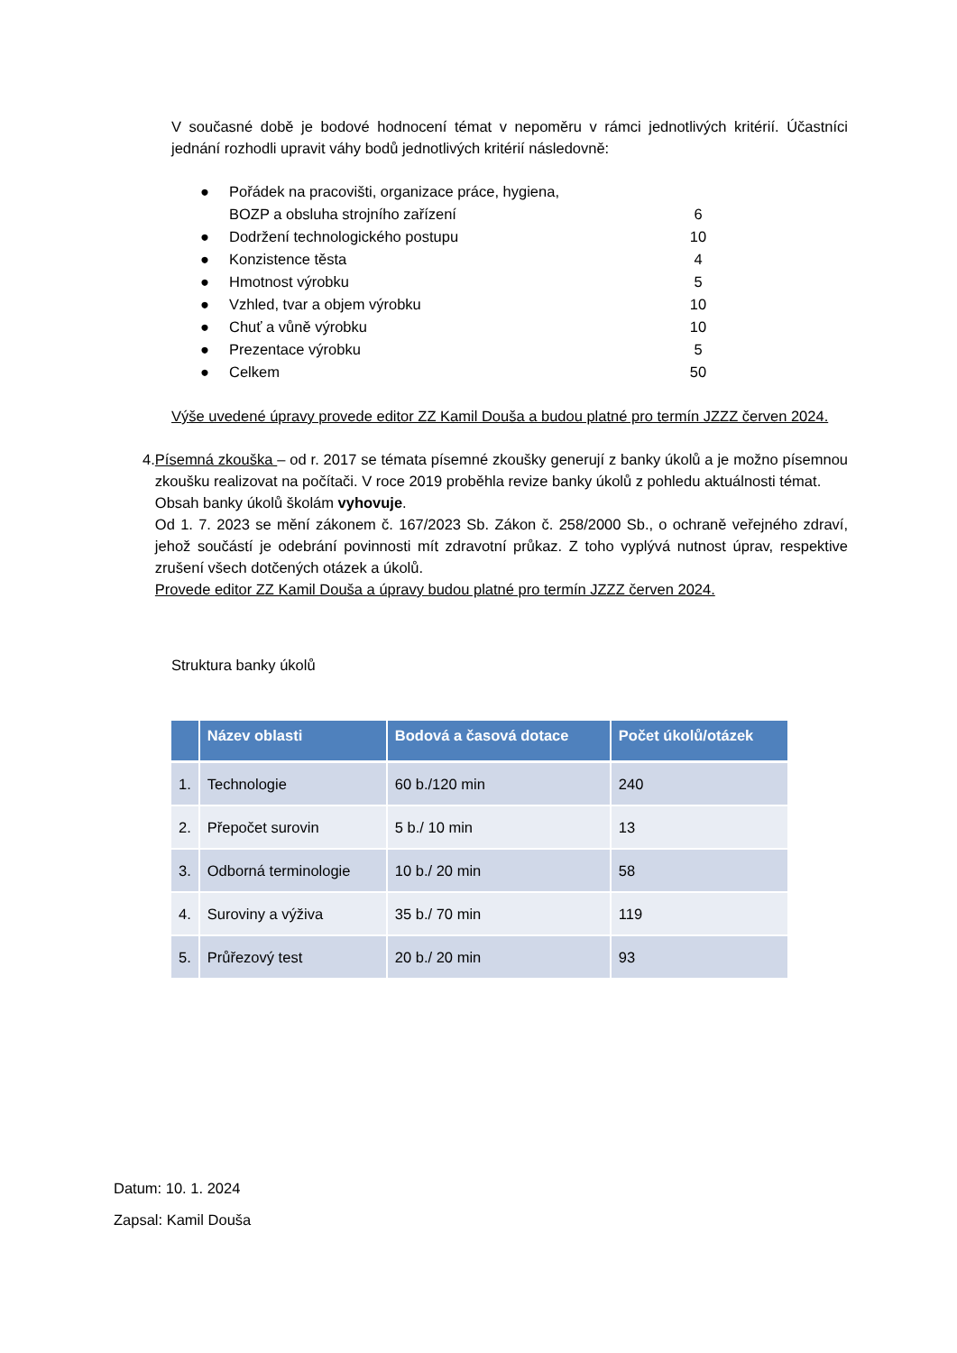V současné době je bodové hodnocení témat v nepoměru v rámci jednotlivých kritérií. Účastníci jednání rozhodli upravit váhy bodů jednotlivých kritérií následovně:
● Pořádek na pracovišti, organizace práce, hygiena,
BOZP a obsluha strojního zařízení 6
● Dodržení technologického postupu 10
● Konzistence těsta 4
● Hmotnost výrobku 5
● Vzhled, tvar a objem výrobku 10
● Chuť a vůně výrobku 10
● Prezentace výrobku 5
● Celkem 50
Výše uvedené úpravy provede editor ZZ Kamil Douša a budou platné pro termín JZZZ červen 2024.
4. Písemná zkouška – od r. 2017 se témata písemné zkoušky generují z banky úkolů a je možno písemnou zkoušku realizovat na počítači. V roce 2019 proběhla revize banky úkolů z pohledu aktuálnosti témat.
Obsah banky úkolů školám vyhovuje.
Od 1. 7. 2023 se mění zákonem č. 167/2023 Sb. Zákon č. 258/2000 Sb., o ochraně veřejného zdraví, jehož součástí je odebrání povinnosti mít zdravotní průkaz. Z toho vyplývá nutnost úprav, respektive zrušení všech dotčených otázek a úkolů.
Provede editor ZZ Kamil Douša a úpravy budou platné pro termín JZZZ červen 2024.
Struktura banky úkolů
| | Název oblasti | Bodová a časová dotace | Počet úkolů/otázek |
| --- | --- | --- | --- |
| 1. | Technologie | 60 b./120 min | 240 |
| 2. | Přepočet surovin | 5 b./ 10 min | 13 |
| 3. | Odborná terminologie | 10 b./ 20 min | 58 |
| 4. | Suroviny a výživa | 35 b./ 70 min | 119 |
| 5. | Průřezový test | 20 b./ 20 min | 93 |
Datum: 10. 1. 2024
Zapsal: Kamil Douša